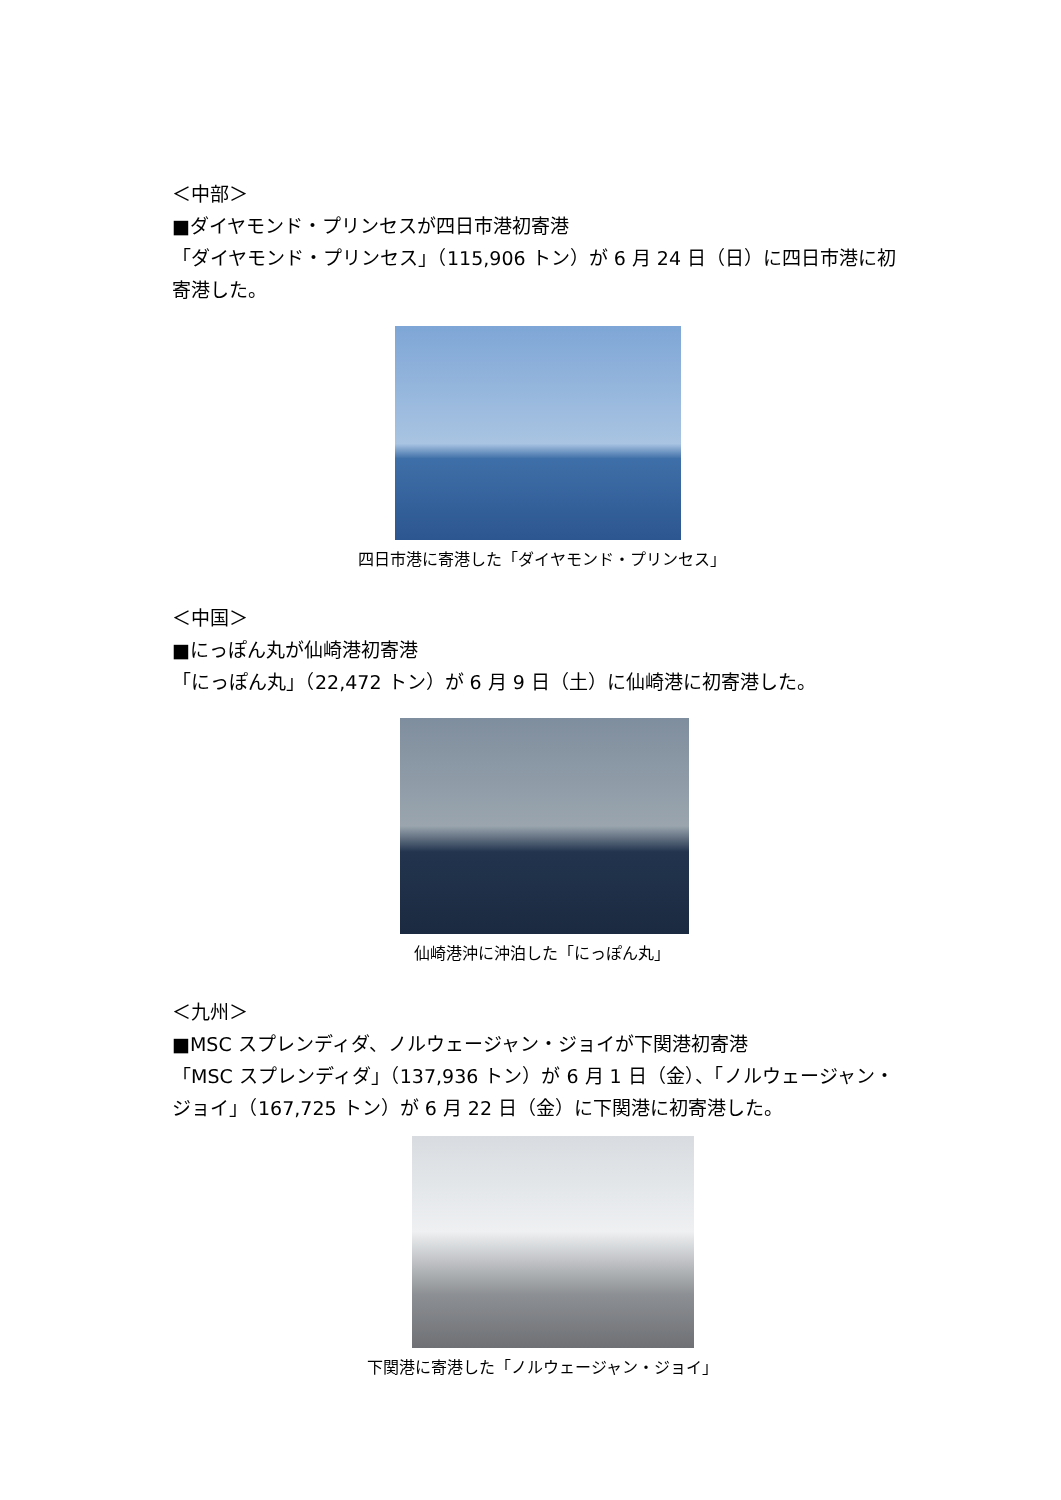＜中部＞
■ダイヤモンド・プリンセスが四日市港初寄港
「ダイヤモンド・プリンセス」（115,906 トン）が 6 月 24 日（日）に四日市港に初寄港した。
四日市港に寄港した「ダイヤモンド・プリンセス」
＜中国＞
■にっぽん丸が仙崎港初寄港
「にっぽん丸」（22,472 トン）が 6 月 9 日（土）に仙崎港に初寄港した。
仙崎港沖に沖泊した「にっぽん丸」
＜九州＞
■MSC スプレンディダ、ノルウェージャン・ジョイが下関港初寄港
「MSC スプレンディダ」（137,936 トン）が 6 月 1 日（金）、「ノルウェージャン・ジョイ」（167,725 トン）が 6 月 22 日（金）に下関港に初寄港した。
下関港に寄港した「ノルウェージャン・ジョイ」